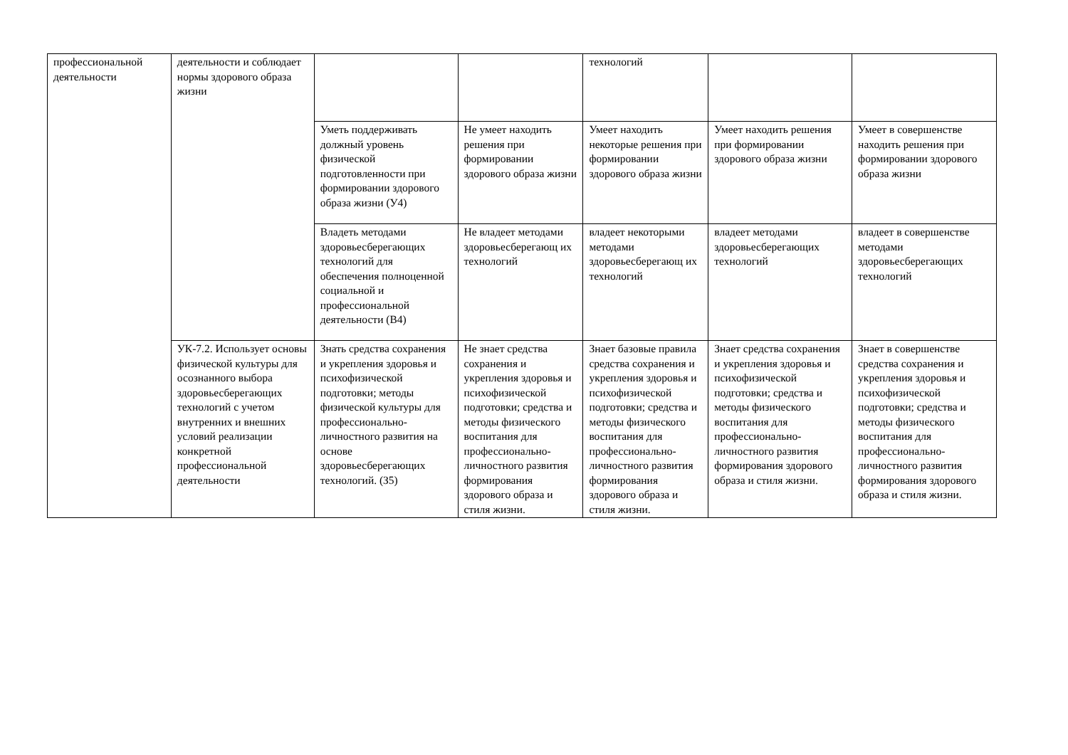| профессиональной деятельности | деятельности и соблюдает нормы здорового образа жизни | | | технологий | | |
| | | Уметь поддерживать должный уровень физической подготовленности при формировании здорового образа жизни (У4) | Не умеет находить решения при формировании здорового образа жизни | Умеет находить некоторые решения при формировании здорового образа жизни | Умеет находить решения при формировании здорового образа жизни | Умеет в совершенстве находить решения при формировании здорового образа жизни |
| | | Владеть методами здоровьесберегающих технологий для обеспечения полноценной социальной и профессиональной деятельности (В4) | Не владеет методами здоровьесберегающ их технологий | владеет некоторыми методами здоровьесберегающ их технологий | владеет методами здоровьесберегающих технологий | владеет в совершенстве методами здоровьесберегающих технологий |
| | УК-7.2. Использует основы физической культуры для осознанного выбора здоровьесберегающих технологий с учетом внутренних и внешних условий реализации конкретной профессиональной деятельности | Знать средства сохранения и укрепления здоровья и психофизической подготовки; методы физической культуры для профессионально-личностного развития на основе здоровьесберегающих технологий. (З5) | Не знает средства сохранения и укрепления здоровья и психофизической подготовки; средства и методы физического воспитания для профессионально-личностного развития формирования здорового образа и стиля жизни. | Знает базовые правила средства сохранения и укрепления здоровья и психофизической подготовки; средства и методы физического воспитания для профессионально-личностного развития формирования здорового образа и стиля жизни. | Знает средства сохранения и укрепления здоровья и психофизической подготовки; средства и методы физического воспитания для профессионально-личностного развития формирования здорового образа и стиля жизни. | Знает в совершенстве средства сохранения и укрепления здоровья и психофизической подготовки; средства и методы физического воспитания для профессионально-личностного развития формирования здорового образа и стиля жизни. |